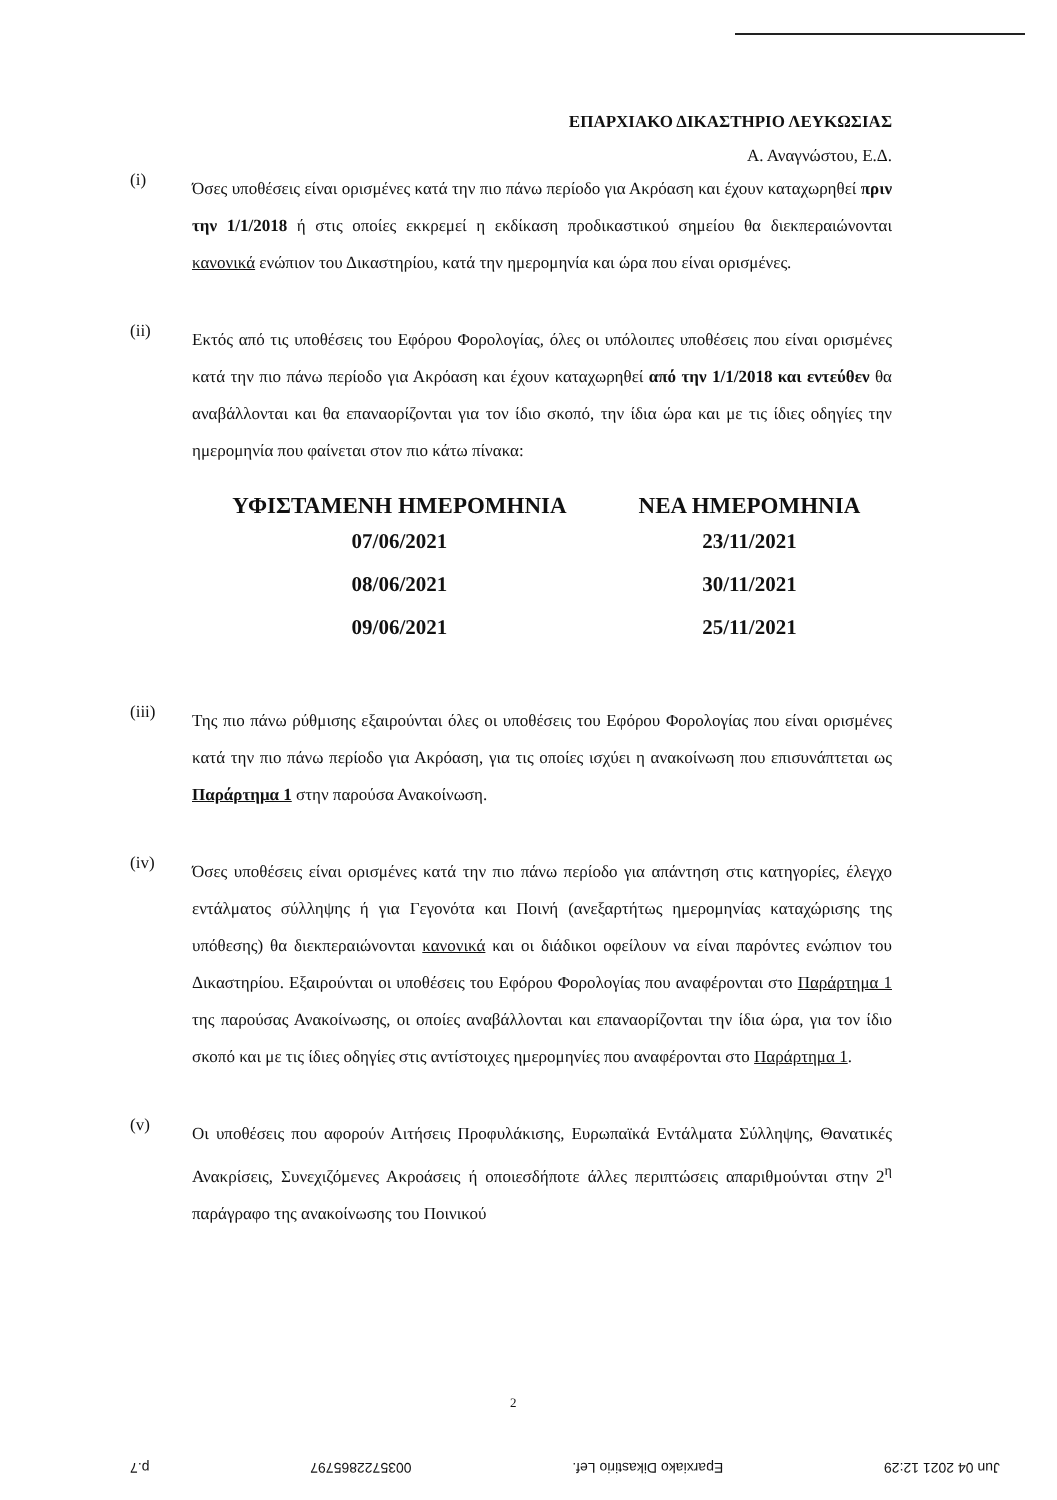ΕΠΑΡΧΙΑΚΟ ΔΙΚΑΣΤΗΡΙΟ ΛΕΥΚΩΣΙΑΣ
Α. Αναγνώστου, Ε.Δ.
(i)
Όσες υποθέσεις είναι ορισμένες κατά την πιο πάνω περίοδο για Ακρόαση και έχουν καταχωρηθεί πριν την 1/1/2018 ή στις οποίες εκκρεμεί η εκδίκαση προδικαστικού σημείου θα διεκπεραιώνονται κανονικά ενώπιον του Δικαστηρίου, κατά την ημερομηνία και ώρα που είναι ορισμένες.
(ii)
Εκτός από τις υποθέσεις του Εφόρου Φορολογίας, όλες οι υπόλοιπες υποθέσεις που είναι ορισμένες κατά την πιο πάνω περίοδο για Ακρόαση και έχουν καταχωρηθεί από την 1/1/2018 και εντεύθεν θα αναβάλλονται και θα επαναορίζονται για τον ίδιο σκοπό, την ίδια ώρα και με τις ίδιες οδηγίες την ημερομηνία που φαίνεται στον πιο κάτω πίνακα:
| ΥΦΙΣΤΑΜΕΝΗ ΗΜΕΡΟΜΗΝΙΑ | ΝΕΑ ΗΜΕΡΟΜΗΝΙΑ |
| --- | --- |
| 07/06/2021 | 23/11/2021 |
| 08/06/2021 | 30/11/2021 |
| 09/06/2021 | 25/11/2021 |
(iii)
Της πιο πάνω ρύθμισης εξαιρούνται όλες οι υποθέσεις του Εφόρου Φορολογίας που είναι ορισμένες κατά την πιο πάνω περίοδο για Ακρόαση, για τις οποίες ισχύει η ανακοίνωση που επισυνάπτεται ως Παράρτημα 1 στην παρούσα Ανακοίνωση.
(iv)
Όσες υποθέσεις είναι ορισμένες κατά την πιο πάνω περίοδο για απάντηση στις κατηγορίες, έλεγχο εντάλματος σύλληψης ή για Γεγονότα και Ποινή (ανεξαρτήτως ημερομηνίας καταχώρισης της υπόθεσης) θα διεκπεραιώνονται κανονικά και οι διάδικοι οφείλουν να είναι παρόντες ενώπιον του Δικαστηρίου. Εξαιρούνται οι υποθέσεις του Εφόρου Φορολογίας που αναφέρονται στο Παράρτημα 1 της παρούσας Ανακοίνωσης, οι οποίες αναβάλλονται και επαναορίζονται την ίδια ώρα, για τον ίδιο σκοπό και με τις ίδιες οδηγίες στις αντίστοιχες ημερομηνίες που αναφέρονται στο Παράρτημα 1.
(v)
Οι υποθέσεις που αφορούν Αιτήσεις Προφυλάκισης, Ευρωπαϊκά Εντάλματα Σύλληψης, Θανατικές Ανακρίσεις, Συνεχιζόμενες Ακροάσεις ή οποιεσδήποτε άλλες περιπτώσεις απαριθμούνται στην 2<sup>η</sup> παράγραφο της ανακοίνωσης του Ποινικού
2
Jun 04 2021 12:29 Eparxiako Dikastirio Lef. 0035722865797 p.7